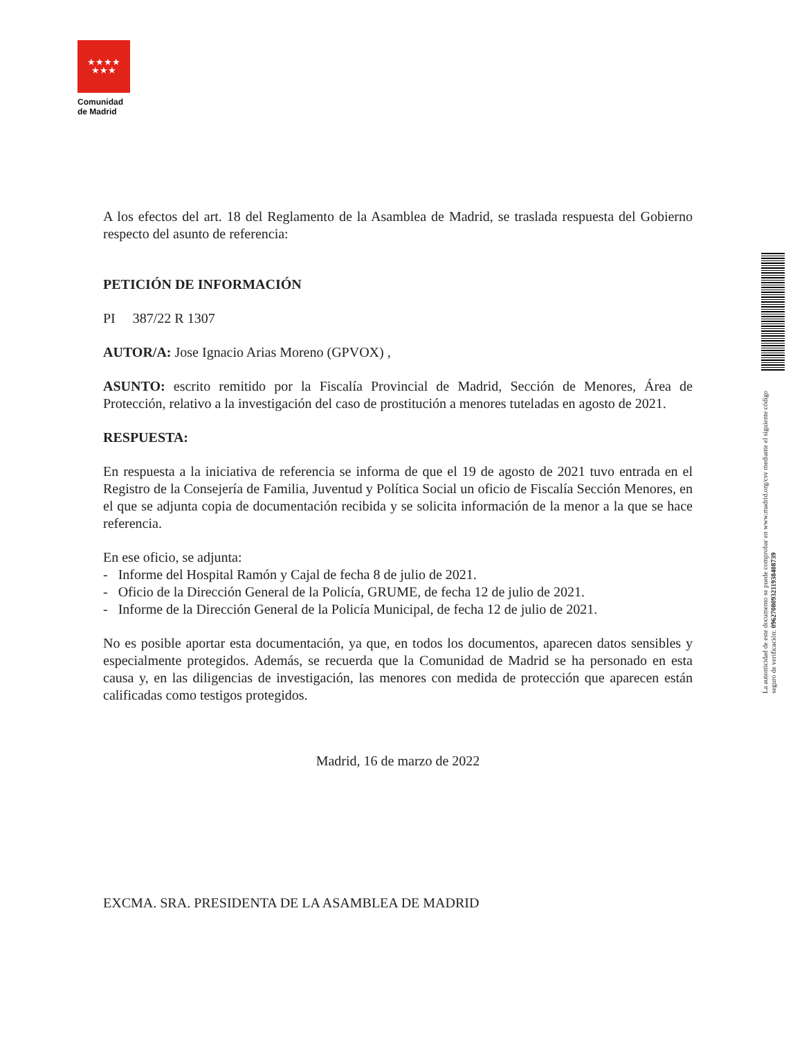★★★★
★★★
Comunidad
de Madrid
La autenticidad de este documento se puede comprobar en www.madrid.org/csv mediante el siguiente código seguro de verificación: 0962708093211938408739
A los efectos del art. 18 del Reglamento de la Asamblea de Madrid, se traslada respuesta del Gobierno respecto del asunto de referencia:
PETICIÓN DE INFORMACIÓN
PI 387/22 R 1307
AUTOR/A: Jose Ignacio Arias Moreno (GPVOX) ,
ASUNTO: escrito remitido por la Fiscalía Provincial de Madrid, Sección de Menores, Área de Protección, relativo a la investigación del caso de prostitución a menores tuteladas en agosto de 2021.
RESPUESTA:
En respuesta a la iniciativa de referencia se informa de que el 19 de agosto de 2021 tuvo entrada en el Registro de la Consejería de Familia, Juventud y Política Social un oficio de Fiscalía Sección Menores, en el que se adjunta copia de documentación recibida y se solicita información de la menor a la que se hace referencia.
En ese oficio, se adjunta:
- Informe del Hospital Ramón y Cajal de fecha 8 de julio de 2021.
- Oficio de la Dirección General de la Policía, GRUME, de fecha 12 de julio de 2021.
- Informe de la Dirección General de la Policía Municipal, de fecha 12 de julio de 2021.
No es posible aportar esta documentación, ya que, en todos los documentos, aparecen datos sensibles y especialmente protegidos. Además, se recuerda que la Comunidad de Madrid se ha personado en esta causa y, en las diligencias de investigación, las menores con medida de protección que aparecen están calificadas como testigos protegidos.
Madrid, 16 de marzo de 2022
EXCMA. SRA. PRESIDENTA DE LA ASAMBLEA DE MADRID